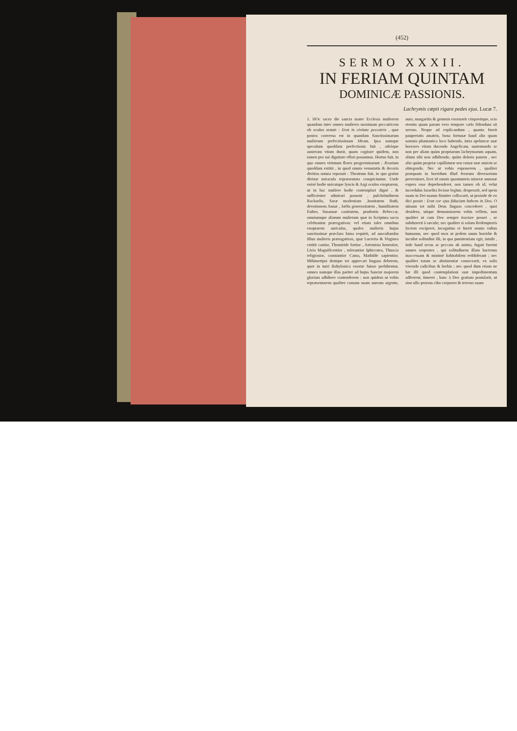(452)
SERMO XXXII.
IN FERIAM QUINTAM
DOMINICÆ PASSIONIS.
Lachrymis cœpit rigare pedes ejus. Lucæ 7.
1. HOc sacro die sancta mater Ecclesia mulierem quandam inter omnes mulieres maximam peccatricem ob oculos statuit : Erat in civitate peccatrix , quæ postea conversa est in quandam Sanctissimarum mulierum perfectissimam Ideam. Ipsa namque speculum quoddam perfectionis fuit , adeòque austeram vitam duxit, quam cogitare quidem, non tamen pro sui dignitate effari possumus. Hortus fuit, in quo omnes virtutum flores progerminarunt ; Ærarium quoddam extitit , in quod omnis venustatis & decoris divitias natura reposuit : Theatrum fuit, in quo gratiæ divinæ miracula repræsentata conspiciuntur. Unde enixè hodie unicuique lyncis & Argi oculos exoptarem, ut in hac muliere hodie contemplari dignè , & sufficienter admirari possent , pulchritudinem Rachaelis, Saræ modestiam ,bonitatem Ruth, devotionem Annæ , Jaëlis generositatem , humilitatem Esther, Susannæ castitatem, prudentis Rebeccæ, omniumque aliarum mulierum quæ in Scriptura sacra celebrantur prærogativas: vel etiam tales omnibus exoptarem auriculas, quales mulieris hujus sanctissimæ præclara fama requirit, ad auscultandas illius mulieris prærogativas, quæ Lucretia & Virginea extitit castior, Thomiride fortior , Artemisia honestior, Livia Magnificentior , tolerantior Iphicratea, Thuscia religiosior, constantior Cama, Mathilde sapientior. Mihimetipsi denique tot apprecari linguas deberem, quot in turri Babylonica exortæ fuisse perhibentur, omnes namque illas pariter ad hujus Sanctæ majorem gloriam adhibere contenderem : non quidem ut vobis repræsentarem qualiter comam suam auream argento, auro, margaritis & gemmis exornavit crispavitque, scio etenim quam parum vero tempore cælo fidendum sit sereno. Neque ad explicandum , quanta fuerit paupertatis amatrix, bona fortunæ haud alio quam somnia phantastica loco habendo, intra speluncæ suæ horrores vitam ducendo Angelicam, sustentando se non per aliam quàm propriarum lachrymarum aquam, alium sibi non adhibendo, quàm doloris panem , nec alio quàm propriæ capillaturæ seu comæ suæ amictu se obtegendo. Nec ut vobis exponerem , qualiter postquam in horridum illud ferarum diversorium pervenisset, licet id omnis quantumvis miseræ annonæ expers esse deprehenderet, non tamen ob id, velut incredulus Israelita fecisse legitur, desperarit, sed spem suam in Dei manus firmiter collocarit, ut proinde de eo dici possit : Erat cor ejus fiduciam habens in Deo. O utinam tot mihi Deus linguas concederet , quot desidero, utique demonstrarem vobis vellem, non qualiter ut cum Deo semper tractare posset , se subduxerit à sæculo; nec qualiter si solam Redemptoris faciem exciperet, incognitus ei fuerit omnis vultus humanus, nec quod mox ut pedem suum horridæ & incultæ solitudini illi, in qua pœnitentiam egit, intulit , inde haud secus ac peccata ab anima, fugati fuerint omnes serpentes , qui solitudinem illam hactenus inaccessam & minimè habitabilem reddiderant ; nec qualiter totam se abstinentiæ consecrarit, ex solis vivendo radicibus & herbis ; nec quod dum etiam ne hæ illi quod contemplationi suæ impedimentum adferrent, timeret , hanc à Deo gratiam postularit, ut sine ullo prorsus cibo corporeo & terreno suam